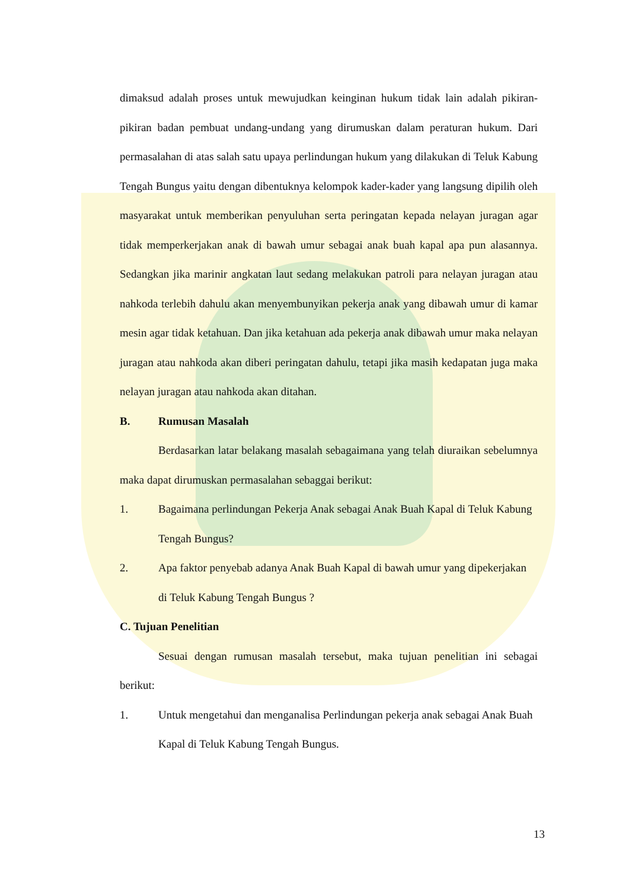dimaksud adalah proses untuk mewujudkan keinginan hukum tidak lain adalah pikiran-pikiran badan pembuat undang-undang yang dirumuskan dalam peraturan hukum. Dari permasalahan di atas salah satu upaya perlindungan hukum yang dilakukan di Teluk Kabung Tengah Bungus yaitu dengan dibentuknya kelompok kader-kader yang langsung dipilih oleh masyarakat untuk memberikan penyuluhan serta peringatan kepada nelayan juragan agar tidak memperkerjakan anak di bawah umur sebagai anak buah kapal apa pun alasannya. Sedangkan jika marinir angkatan laut sedang melakukan patroli para nelayan juragan atau nahkoda terlebih dahulu akan menyembunyikan pekerja anak yang dibawah umur di kamar mesin agar tidak ketahuan. Dan jika ketahuan ada pekerja anak dibawah umur maka nelayan juragan atau nahkoda akan diberi peringatan dahulu, tetapi jika masih kedapatan juga maka nelayan juragan atau nahkoda akan ditahan.
B. Rumusan Masalah
Berdasarkan latar belakang masalah sebagaimana yang telah diuraikan sebelumnya maka dapat dirumuskan permasalahan sebaggai berikut:
1. Bagaimana perlindungan Pekerja Anak sebagai Anak Buah Kapal di Teluk Kabung Tengah Bungus?
2. Apa faktor penyebab adanya Anak Buah Kapal di bawah umur yang dipekerjakan di Teluk Kabung Tengah Bungus ?
C. Tujuan Penelitian
Sesuai dengan rumusan masalah tersebut, maka tujuan penelitian ini sebagai berikut:
1. Untuk mengetahui dan menganalisa Perlindungan pekerja anak sebagai Anak Buah Kapal di Teluk Kabung Tengah Bungus.
13